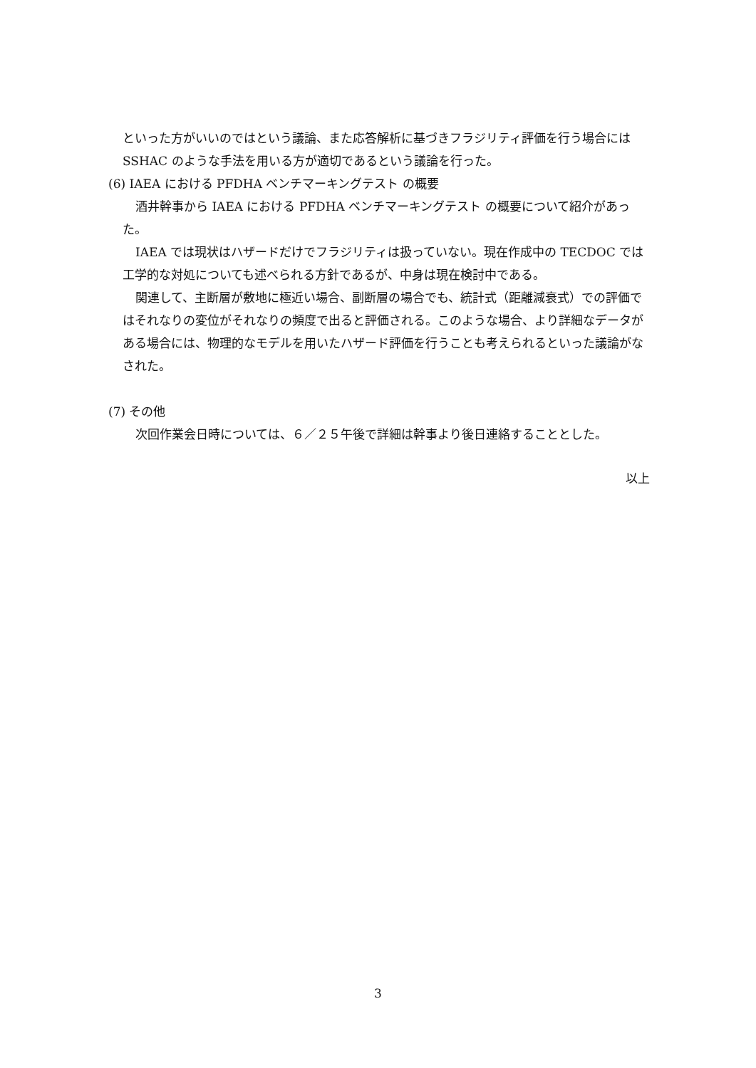といった方がいいのではという議論、また応答解析に基づきフラジリティ評価を行う場合には SSHAC のような手法を用いる方が適切であるという議論を行った。
(6) IAEA における PFDHA ベンチマーキングテスト の概要
酒井幹事から IAEA における PFDHA ベンチマーキングテスト の概要について紹介があった。
IAEA では現状はハザードだけでフラジリティは扱っていない。現在作成中の TECDOC では工学的な対処についても述べられる方針であるが、中身は現在検討中である。
関連して、主断層が敷地に極近い場合、副断層の場合でも、統計式（距離減衰式）での評価ではそれなりの変位がそれなりの頻度で出ると評価される。このような場合、より詳細なデータがある場合には、物理的なモデルを用いたハザード評価を行うことも考えられるといった議論がなされた。
(7) その他
次回作業会日時については、６／２５午後で詳細は幹事より後日連絡することとした。
以上
3